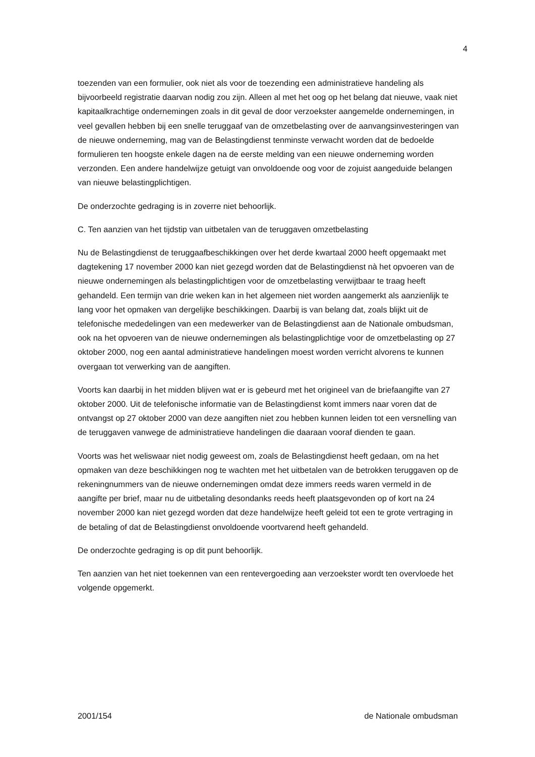4
toezenden van een formulier, ook niet als voor de toezending een administratieve handeling als bijvoorbeeld registratie daarvan nodig zou zijn. Alleen al met het oog op het belang dat nieuwe, vaak niet kapitaalkrachtige ondernemingen zoals in dit geval de door verzoekster aangemelde ondernemingen, in veel gevallen hebben bij een snelle teruggaaf van de omzetbelasting over de aanvangsinvesteringen van de nieuwe onderneming, mag van de Belastingdienst tenminste verwacht worden dat de bedoelde formulieren ten hoogste enkele dagen na de eerste melding van een nieuwe onderneming worden verzonden. Een andere handelwijze getuigt van onvoldoende oog voor de zojuist aangeduide belangen van nieuwe belastingplichtigen.
De onderzochte gedraging is in zoverre niet behoorlijk.
C. Ten aanzien van het tijdstip van uitbetalen van de teruggaven omzetbelasting
Nu de Belastingdienst de teruggaafbeschikkingen over het derde kwartaal 2000 heeft opgemaakt met dagtekening 17 november 2000 kan niet gezegd worden dat de Belastingdienst nà het opvoeren van de nieuwe ondernemingen als belastingplichtigen voor de omzetbelasting verwijtbaar te traag heeft gehandeld. Een termijn van drie weken kan in het algemeen niet worden aangemerkt als aanzienlijk te lang voor het opmaken van dergelijke beschikkingen. Daarbij is van belang dat, zoals blijkt uit de telefonische mededelingen van een medewerker van de Belastingdienst aan de Nationale ombudsman, ook na het opvoeren van de nieuwe ondernemingen als belastingplichtige voor de omzetbelasting op 27 oktober 2000, nog een aantal administratieve handelingen moest worden verricht alvorens te kunnen overgaan tot verwerking van de aangiften.
Voorts kan daarbij in het midden blijven wat er is gebeurd met het origineel van de briefaangifte van 27 oktober 2000. Uit de telefonische informatie van de Belastingdienst komt immers naar voren dat de ontvangst op 27 oktober 2000 van deze aangiften niet zou hebben kunnen leiden tot een versnelling van de teruggaven vanwege de administratieve handelingen die daaraan vooraf dienden te gaan.
Voorts was het weliswaar niet nodig geweest om, zoals de Belastingdienst heeft gedaan, om na het opmaken van deze beschikkingen nog te wachten met het uitbetalen van de betrokken teruggaven op de rekeningnummers van de nieuwe ondernemingen omdat deze immers reeds waren vermeld in de aangifte per brief, maar nu de uitbetaling desondanks reeds heeft plaatsgevonden op of kort na 24 november 2000 kan niet gezegd worden dat deze handelwijze heeft geleid tot een te grote vertraging in de betaling of dat de Belastingdienst onvoldoende voortvarend heeft gehandeld.
De onderzochte gedraging is op dit punt behoorlijk.
Ten aanzien van het niet toekennen van een rentevergoeding aan verzoekster wordt ten overvloede het volgende opgemerkt.
2001/154 de Nationale ombudsman